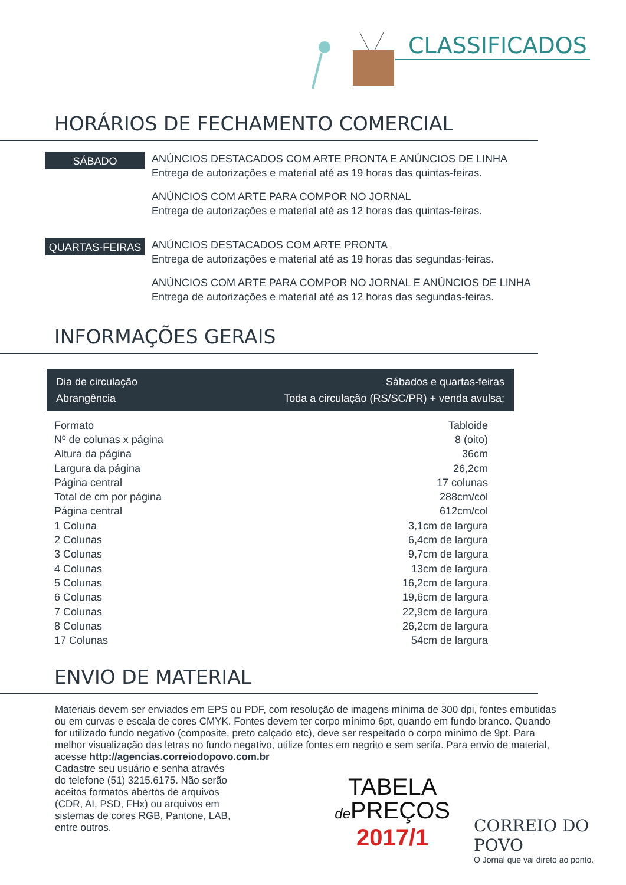CLASSIFICADOS
HORÁRIOS DE FECHAMENTO COMERCIAL
SÁBADO
ANÚNCIOS DESTACADOS COM ARTE PRONTA E ANÚNCIOS DE LINHA
Entrega de autorizações e material até as 19 horas das quintas-feiras.
ANÚNCIOS COM ARTE PARA COMPOR NO JORNAL
Entrega de autorizações e material até as 12 horas das quintas-feiras.
QUARTAS-FEIRAS
ANÚNCIOS DESTACADOS COM ARTE PRONTA
Entrega de autorizações e material até as 19 horas das segundas-feiras.
ANÚNCIOS COM ARTE PARA COMPOR NO JORNAL E ANÚNCIOS DE LINHA
Entrega de autorizações e material até as 12 horas das segundas-feiras.
INFORMAÇÕES GERAIS
Dia de circulação Sábados e quartas-feiras
Abrangência Toda a circulação (RS/SC/PR) + venda avulsa;
| Formato | Tabloide |
| Nº de colunas x página | 8 (oito) |
| Altura da página | 36cm |
| Largura da página | 26,2cm |
| Página central | 17 colunas |
| Total de cm por página | 288cm/col |
| Página central | 612cm/col |
| 1 Coluna | 3,1cm de largura |
| 2 Colunas | 6,4cm de largura |
| 3 Colunas | 9,7cm de largura |
| 4 Colunas | 13cm de largura |
| 5 Colunas | 16,2cm de largura |
| 6 Colunas | 19,6cm de largura |
| 7 Colunas | 22,9cm de largura |
| 8 Colunas | 26,2cm de largura |
| 17 Colunas | 54cm de largura |
ENVIO DE MATERIAL
Materiais devem ser enviados em EPS ou PDF, com resolução de imagens mínima de 300 dpi, fontes embutidas ou em curvas e escala de cores CMYK. Fontes devem ter corpo mínimo 6pt, quando em fundo branco. Quando for utilizado fundo negativo (composite, preto calçado etc), deve ser respeitado o corpo mínimo de 9pt. Para melhor visualização das letras no fundo negativo, utilize fontes em negrito e sem serifa. Para envio de material, acesse http://agencias.correiodopovo.com.br
Cadastre seu usuário e senha através do telefone (51) 3215.6175. Não serão aceitos formatos abertos de arquivos (CDR, AI, PSD, FHx) ou arquivos em sistemas de cores RGB, Pantone, LAB, entre outros.
TABELA
de PREÇOS
2017/1
CORREIO DO POVO
O Jornal que vai direto ao ponto.